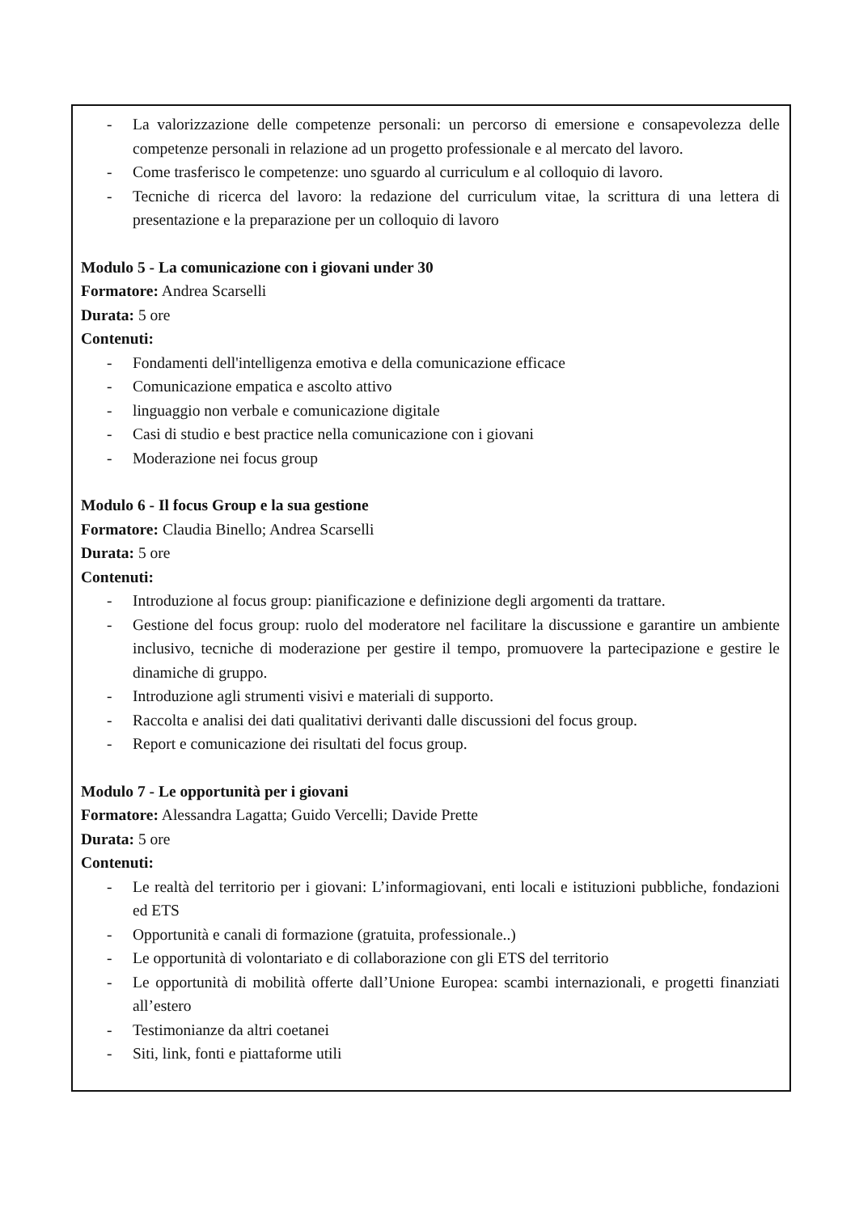- La valorizzazione delle competenze personali: un percorso di emersione e consapevolezza delle competenze personali in relazione ad un progetto professionale e al mercato del lavoro.
- Come trasferisco le competenze: uno sguardo al curriculum e al colloquio di lavoro.
- Tecniche di ricerca del lavoro: la redazione del curriculum vitae, la scrittura di una lettera di presentazione e la preparazione per un colloquio di lavoro
Modulo 5 - La comunicazione con i giovani under 30
Formatore: Andrea Scarselli
Durata: 5 ore
Contenuti:
- Fondamenti dell'intelligenza emotiva e della comunicazione efficace
- Comunicazione empatica e ascolto attivo
- linguaggio non verbale e comunicazione digitale
- Casi di studio e best practice nella comunicazione con i giovani
- Moderazione nei focus group
Modulo 6 - Il focus Group e la sua gestione
Formatore: Claudia Binello; Andrea Scarselli
Durata: 5 ore
Contenuti:
- Introduzione al focus group: pianificazione e definizione degli argomenti da trattare.
- Gestione del focus group: ruolo del moderatore nel facilitare la discussione e garantire un ambiente inclusivo, tecniche di moderazione per gestire il tempo, promuovere la partecipazione e gestire le dinamiche di gruppo.
- Introduzione agli strumenti visivi e materiali di supporto.
- Raccolta e analisi dei dati qualitativi derivanti dalle discussioni del focus group.
- Report e comunicazione dei risultati del focus group.
Modulo 7 - Le opportunità per i giovani
Formatore: Alessandra Lagatta; Guido Vercelli; Davide Prette
Durata: 5 ore
Contenuti:
- Le realtà del territorio per i giovani: L’informagiovani, enti locali e istituzioni pubbliche, fondazioni ed ETS
- Opportunità e canali di formazione (gratuita, professionale..)
- Le opportunità di volontariato e di collaborazione con gli ETS del territorio
- Le opportunità di mobilità offerte dall’Unione Europea: scambi internazionali, e progetti finanziati all’estero
- Testimonianze da altri coetanei
- Siti, link, fonti e piattaforme utili